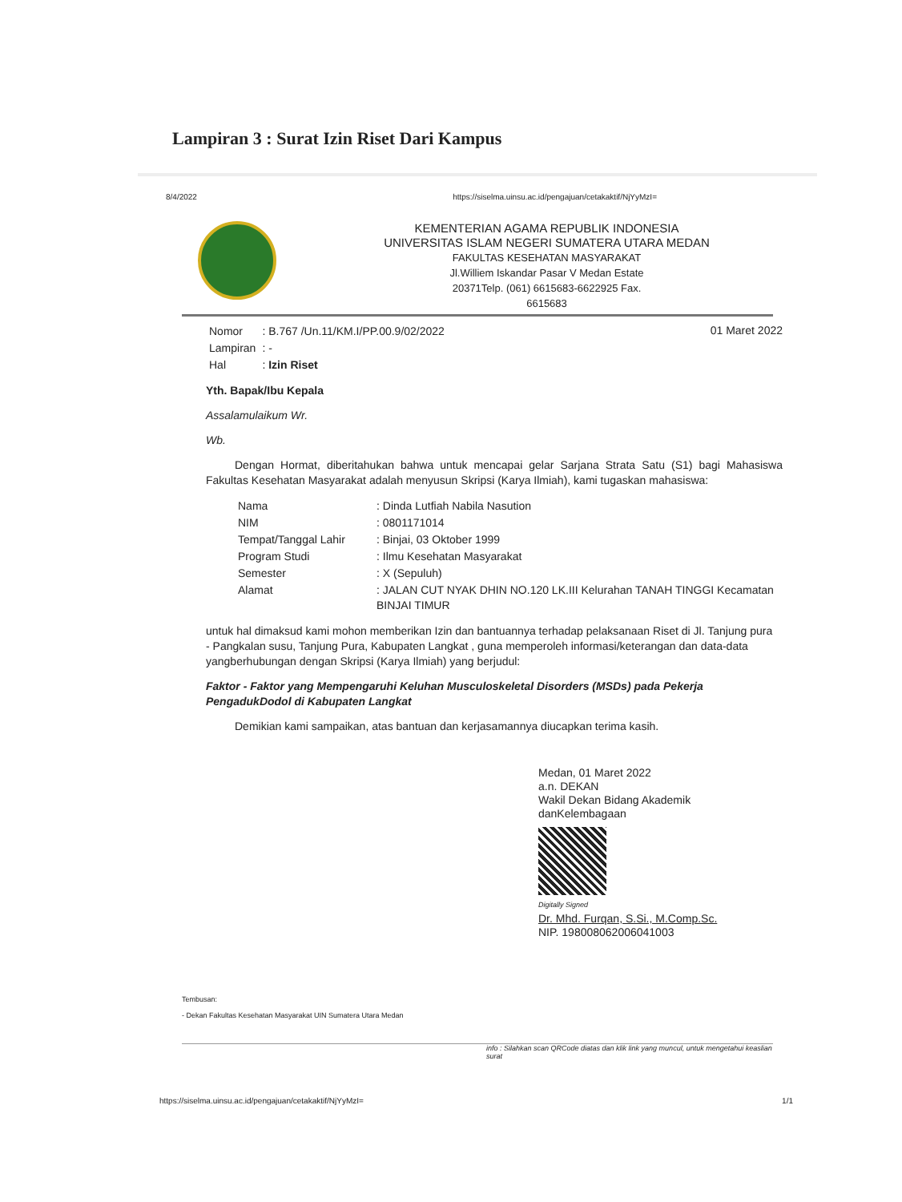Lampiran 3 : Surat Izin Riset Dari Kampus
8/4/2022 https://siselma.uinsu.ac.id/pengajuan/cetakaktif/NjYyMzI=
KEMENTERIAN AGAMA REPUBLIK INDONESIA
UNIVERSITAS ISLAM NEGERI SUMATERA UTARA MEDAN
FAKULTAS KESEHATAN MASYARAKAT
Jl.Williem Iskandar Pasar V Medan Estate
20371Telp. (061) 6615683-6622925 Fax.
6615683
| Nomor | : B.767 /Un.11/KM.I/PP.00.9/02/2022 |
| Lampiran | : - |
| Hal | : Izin Riset |
01 Maret 2022
Yth. Bapak/Ibu Kepala
Assalamulaikum Wr.
Wb.
Dengan Hormat, diberitahukan bahwa untuk mencapai gelar Sarjana Strata Satu (S1) bagi Mahasiswa Fakultas Kesehatan Masyarakat adalah menyusun Skripsi (Karya Ilmiah), kami tugaskan mahasiswa:
| Nama | : Dinda Lutfiah Nabila Nasution |
| NIM | : 0801171014 |
| Tempat/Tanggal Lahir | : Binjai, 03 Oktober 1999 |
| Program Studi | : Ilmu Kesehatan Masyarakat |
| Semester | : X (Sepuluh) |
| Alamat | : JALAN CUT NYAK DHIN NO.120 LK.III Kelurahan TANAH TINGGI Kecamatan BINJAI TIMUR |
untuk hal dimaksud kami mohon memberikan Izin dan bantuannya terhadap pelaksanaan Riset di Jl. Tanjung pura
- Pangkalan susu, Tanjung Pura, Kabupaten Langkat , guna memperoleh informasi/keterangan dan data-data yangberhubungan dengan Skripsi (Karya Ilmiah) yang berjudul:
Faktor - Faktor yang Mempengaruhi Keluhan Musculoskeletal Disorders (MSDs) pada Pekerja PengadukDodol di Kabupaten Langkat
Demikian kami sampaikan, atas bantuan dan kerjasamannya diucapkan terima kasih.
Medan, 01 Maret 2022
a.n. DEKAN
Wakil Dekan Bidang Akademik
danKelembagaan
Digitally Signed
Dr. Mhd. Furqan, S.Si., M.Comp.Sc.
NIP. 198008062006041003
Tembusan:
- Dekan Fakultas Kesehatan Masyarakat UIN Sumatera Utara Medan
info : Silahkan scan QRCode diatas dan klik link yang muncul, untuk mengetahui keaslian surat
https://siselma.uinsu.ac.id/pengajuan/cetakaktif/NjYyMzI= 1/1